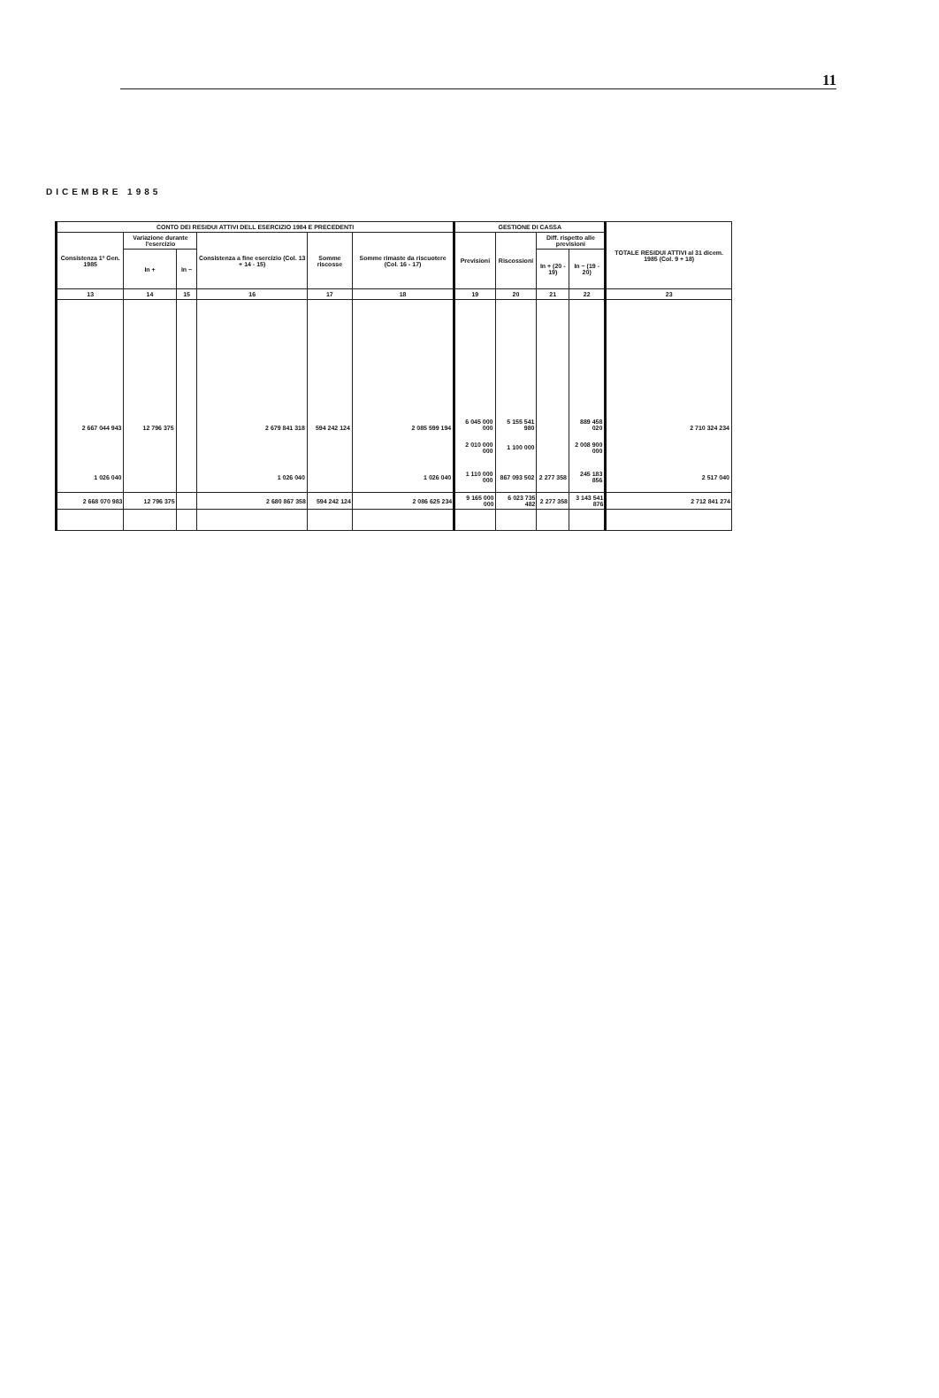11
DICEMBRE 1985
| CONTO DEI RESIDUI ATTIVI DELL ESERCIZIO 1984 E PRECEDENTI | | | | | | GESTIONE DI CASSA | | | | TOTALE RESIDUI ATTIVI al 31 dicem. 1985 (Col. 9 + 18) |
| --- | --- | --- | --- | --- | --- | --- | --- | --- | --- | --- |
| Consistenza 1º Gen. 1985 | Variazione durante l'esercizio | | Consistenza a fine esercizio (Col. 13 + 14 - 15) | Somme riscosse | Somme rimaste da riscuotere (Col. 16 - 17) | Previsioni | Riscossioni | Diff. rispetto alle previsioni | | |
| | In + | In − | | | | | | In + (20 - 19) | In − (19 - 20) | |
| 13 | 14 | 15 | 16 | 17 | 18 | 19 | 20 | 21 | 22 | 23 |
| 2 667 044 943 | 12 796 375 | | 2 679 841 318 | 594 242 124 | 2 085 599 194 | 6 045 000 000 | 5 155 541 980 | | 889 458 020 | 2 710 324 234 |
| | | | | | | 2 010 000 000 | 1 100 000 | | 2 008 900 000 | |
| 1 026 040 | | | 1 026 040 | | 1 026 040 | 1 110 000 000 | 867 093 502 | 2 277 358 | 245 183 856 | 2 517 040 |
| 2 668 070 983 | 12 796 375 | | 2 680 867 358 | 594 242 124 | 2 086 625 234 | 9 165 000 000 | 6 023 735 482 | 2 277 358 | 3 143 541 876 | 2 712 841 274 |